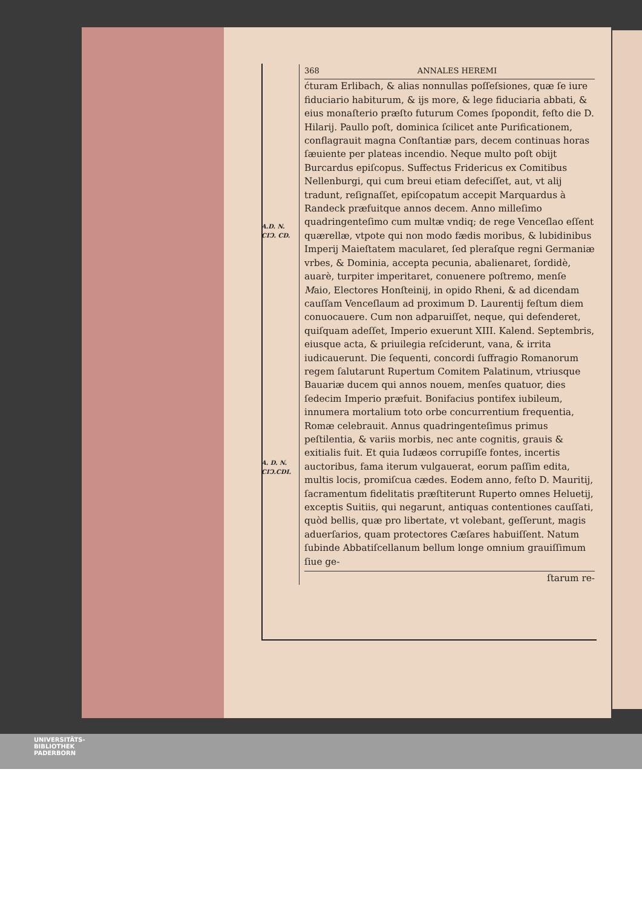A.D. N.
CIↃ. CD.
A. D. N.
CIↃ.CDI.
368 ANNALES HEREMI
ćturam Erlibach, & alias nonnullas poſſeſsiones, quæ ſe iure fiduciario habiturum, & ijs more, & lege fiduciaria abbati, & eius monaſterio præſto futurum Comes ſpopondit, feſto die D. Hilarij. Paullo poſt, dominica ſcilicet ante Purificationem, conflagrauit magna Conſtantiæ pars, decem continuas horas ſæuiente per plateas incendio. Neque multo poſt obijt Burcardus epiſcopus. Suffectus Fridericus ex Comitibus Nellenburgi, qui cum breui etiam defeciſſet, aut, vt alij tradunt, reſignaſſet, epiſcopatum accepit Marquardus à Randeck præfuitque annos decem. Anno milleſimo quadringenteſimo cum multæ vndiq; de rege Venceſlao eſſent quærellæ, vtpote qui non modo fædis moribus, & lubidinibus Imperij Maieſtatem macularet, ſed pleraſque regni Germaniæ vrbes, & Dominia, accepta pecunia, abalienaret, ſordidè, auarè, turpiter imperitaret, conuenere poſtremo, menſe Maio, Electores Honſteinij, in opido Rheni, & ad dicendam cauſſam Venceſlaum ad proximum D. Laurentij feſtum diem conuocauere. Cum non adparuiſſet, neque, qui defenderet, quiſquam adeſſet, Imperio exuerunt XIII. Kalend. Septembris, eiusque acta, & priuilegia reſciderunt, vana, & irrita iudicauerunt. Die ſequenti, concordi ſuffragio Romanorum regem ſalutarunt Rupertum Comitem Palatinum, vtriusque Bauariæ ducem qui annos nouem, menſes quatuor, dies ſedecim Imperio præfuit. Bonifacius pontifex iubileum, innumera mortalium toto orbe concurrentium frequentia, Romæ celebrauit. Annus quadringenteſimus primus peſtilentia, & variis morbis, nec ante cognitis, grauis & exitialis fuit. Et quia Iudæos corrupiſſe fontes, incertis auctoribus, fama iterum vulgauerat, eorum paſſim edita, multis locis, promiſcua cædes. Eodem anno, feſto D. Mauritij, ſacramentum fidelitatis præſtiterunt Ruperto omnes Heluetij, exceptis Suitiis, qui negarunt, antiquas contentiones cauſſati, quòd bellis, quæ pro libertate, vt volebant, geſſerunt, magis aduerſarios, quam protectores Cæſares habuiſſent. Natum ſubinde Abbatiſcellanum bellum longe omnium grauiſſimum ſiue ge-
ſtarum re-
UNIVERSITÄTS-
BIBLIOTHEK
PADERBORN